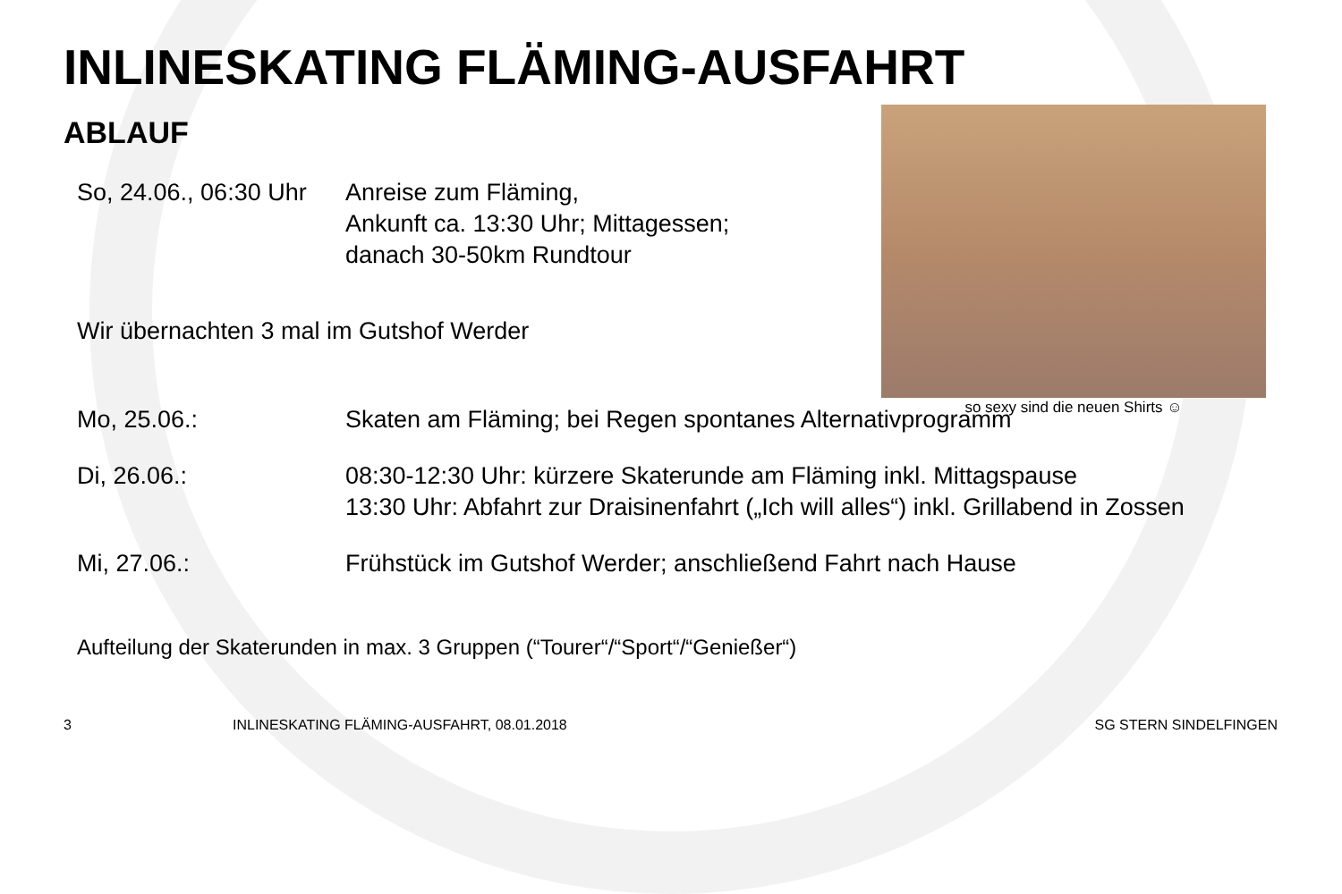INLINESKATING FLÄMING-AUSFAHRT
ABLAUF
So, 24.06., 06:30 Uhr
Anreise zum Fläming,
Ankunft ca. 13:30 Uhr; Mittagessen;
danach 30-50km Rundtour
Wir übernachten 3 mal im Gutshof Werder
Mo, 25.06.: Skaten am Fläming; bei Regen spontanes Alternativprogramm
Di, 26.06.: 08:30-12:30 Uhr: kürzere Skaterunde am Fläming inkl. Mittagspause
13:30 Uhr: Abfahrt zur Draisinenfahrt („Ich will alles“) inkl. Grillabend in Zossen
Mi, 27.06.: Frühstück im Gutshof Werder; anschließend Fahrt nach Hause
Aufteilung der Skaterunden in max. 3 Gruppen (“Tourer“/“Sport“/“Genießer“)
so sexy sind die neuen Shirts ☺
3
INLINESKATING FLÄMING-AUSFAHRT, 08.01.2018
SG STERN SINDELFINGEN